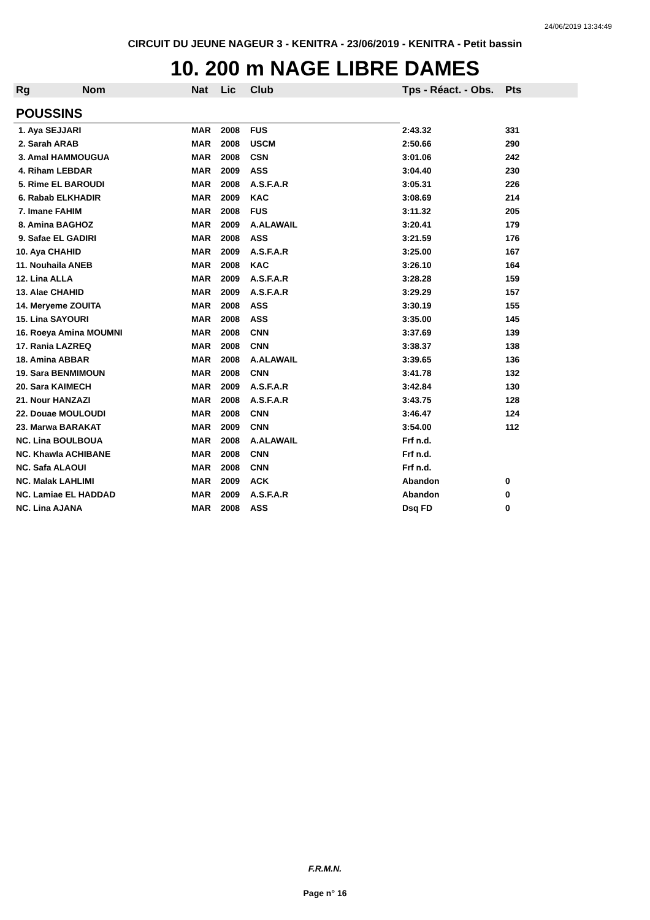24/06/2019 13:34:49
CIRCUIT DU JEUNE NAGEUR 3 - KENITRA - 23/06/2019 - KENITRA - Petit bassin
10. 200 m NAGE LIBRE DAMES
| Rg | Nom | Nat | Lic | Club | Tps - Réact. - Obs. | Pts |
| --- | --- | --- | --- | --- | --- | --- |
| POUSSINS | | | | | | |
| 1. Aya SEJJARI | | MAR | 2008 | FUS | 2:43.32 | 331 |
| 2. Sarah ARAB | | MAR | 2008 | USCM | 2:50.66 | 290 |
| 3. Amal HAMMOUGUA | | MAR | 2008 | CSN | 3:01.06 | 242 |
| 4. Riham LEBDAR | | MAR | 2009 | ASS | 3:04.40 | 230 |
| 5. Rime EL BAROUDI | | MAR | 2008 | A.S.F.A.R | 3:05.31 | 226 |
| 6. Rabab ELKHADIR | | MAR | 2009 | KAC | 3:08.69 | 214 |
| 7. Imane FAHIM | | MAR | 2008 | FUS | 3:11.32 | 205 |
| 8. Amina BAGHOZ | | MAR | 2009 | A.ALAWAIL | 3:20.41 | 179 |
| 9. Safae EL GADIRI | | MAR | 2008 | ASS | 3:21.59 | 176 |
| 10. Aya CHAHID | | MAR | 2009 | A.S.F.A.R | 3:25.00 | 167 |
| 11. Nouhaila ANEB | | MAR | 2008 | KAC | 3:26.10 | 164 |
| 12. Lina ALLA | | MAR | 2009 | A.S.F.A.R | 3:28.28 | 159 |
| 13. Alae CHAHID | | MAR | 2009 | A.S.F.A.R | 3:29.29 | 157 |
| 14. Meryeme ZOUITA | | MAR | 2008 | ASS | 3:30.19 | 155 |
| 15. Lina SAYOURI | | MAR | 2008 | ASS | 3:35.00 | 145 |
| 16. Roeya Amina MOUMNI | | MAR | 2008 | CNN | 3:37.69 | 139 |
| 17. Rania LAZREQ | | MAR | 2008 | CNN | 3:38.37 | 138 |
| 18. Amina ABBAR | | MAR | 2008 | A.ALAWAIL | 3:39.65 | 136 |
| 19. Sara BENMIMOUN | | MAR | 2008 | CNN | 3:41.78 | 132 |
| 20. Sara KAIMECH | | MAR | 2009 | A.S.F.A.R | 3:42.84 | 130 |
| 21. Nour HANZAZI | | MAR | 2008 | A.S.F.A.R | 3:43.75 | 128 |
| 22. Douae MOULOUDI | | MAR | 2008 | CNN | 3:46.47 | 124 |
| 23. Marwa BARAKAT | | MAR | 2009 | CNN | 3:54.00 | 112 |
| NC. Lina BOULBOUA | | MAR | 2008 | A.ALAWAIL | Frf n.d. | |
| NC. Khawla ACHIBANE | | MAR | 2008 | CNN | Frf n.d. | |
| NC. Safa ALAOUI | | MAR | 2008 | CNN | Frf n.d. | |
| NC. Malak LAHLIMI | | MAR | 2009 | ACK | Abandon | 0 |
| NC. Lamiae EL HADDAD | | MAR | 2009 | A.S.F.A.R | Abandon | 0 |
| NC. Lina AJANA | | MAR | 2008 | ASS | Dsq FD | 0 |
F.R.M.N.
Page n° 16